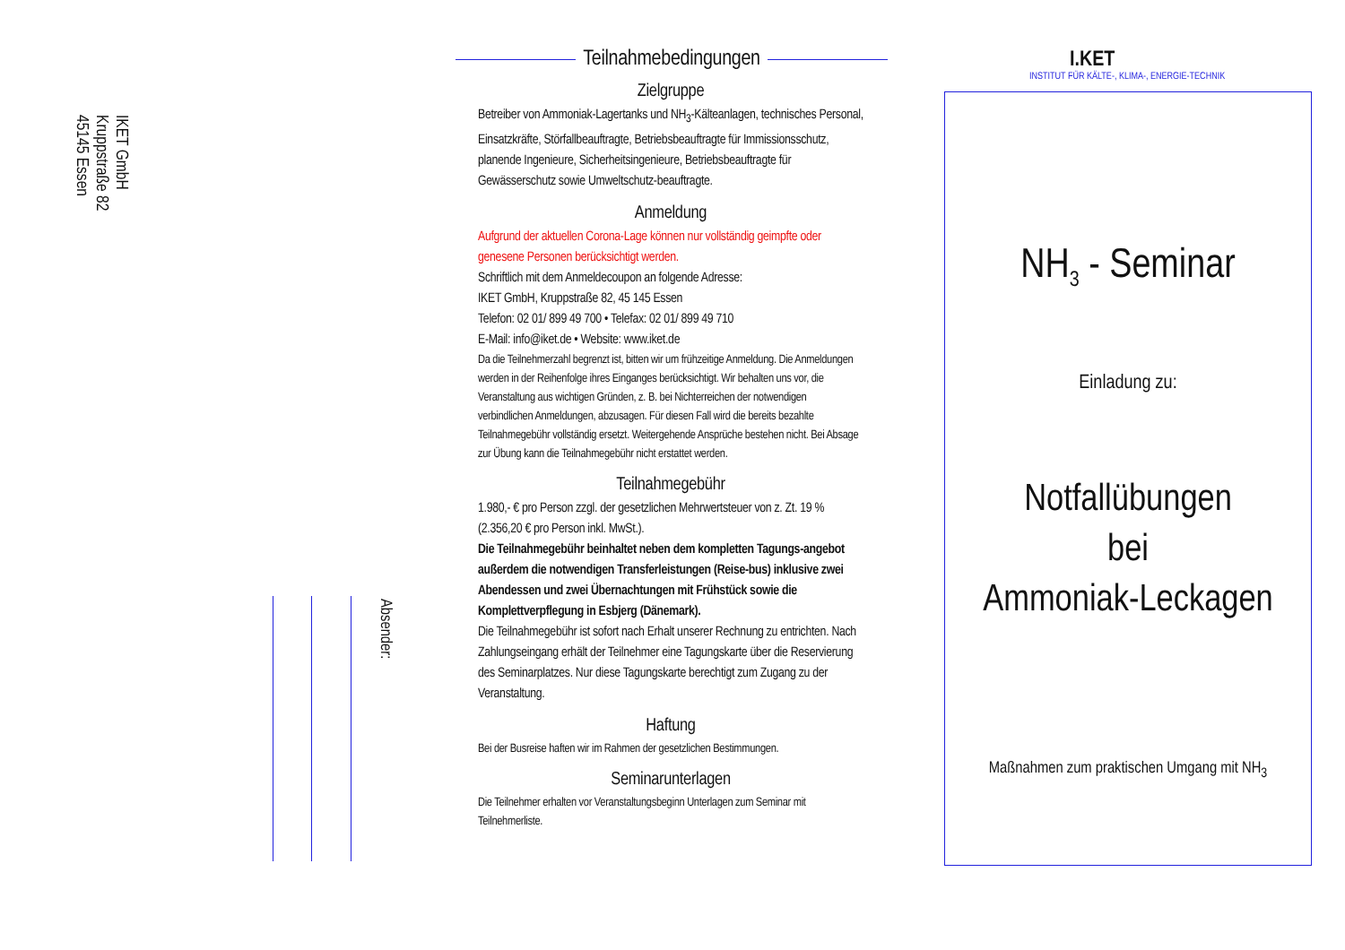IKET GmbH
Kruppstraße 82
45145 Essen
Absender:
Teilnahmebedingungen
Zielgruppe
Betreiber von Ammoniak-Lagertanks und NH<sub>3</sub>-Kälteanlagen, technisches Personal, Einsatzkräfte, Störfallbeauftragte, Betriebsbeauftragte für Immissionsschutz, planende Ingenieure, Sicherheitsingenieure, Betriebsbeauftragte für Gewässerschutz sowie Umweltschutz-beauftragte.
Anmeldung
Aufgrund der aktuellen Corona-Lage können nur vollständig geimpfte oder genesene Personen berücksichtigt werden.
Schriftlich mit dem Anmeldecoupon an folgende Adresse:
IKET GmbH, Kruppstraße 82, 45 145 Essen
Telefon: 02 01/ 899 49 700 • Telefax: 02 01/ 899 49 710
E-Mail: info@iket.de • Website: www.iket.de
Da die Teilnehmerzahl begrenzt ist, bitten wir um frühzeitige Anmeldung. Die Anmeldungen werden in der Reihenfolge ihres Einganges berücksichtigt. Wir behalten uns vor, die Veranstaltung aus wichtigen Gründen, z. B. bei Nichterreichen der notwendigen verbindlichen Anmeldungen, abzusagen. Für diesen Fall wird die bereits bezahlte Teilnahmegebühr vollständig ersetzt. Weitergehende Ansprüche bestehen nicht. Bei Absage zur Übung kann die Teilnahmegebühr nicht erstattet werden.
Teilnahmegebühr
1.980,- € pro Person zzgl. der gesetzlichen Mehrwertsteuer von z. Zt. 19 % (2.356,20 € pro Person inkl. MwSt.).
Die Teilnahmegebühr beinhaltet neben dem kompletten Tagungs-angebot außerdem die notwendigen Transferleistungen (Reise-bus) inklusive zwei Abendessen und zwei Übernachtungen mit Frühstück sowie die Komplettverpflegung in Esbjerg (Dänemark).
Die Teilnahmegebühr ist sofort nach Erhalt unserer Rechnung zu entrichten. Nach Zahlungseingang erhält der Teilnehmer eine Tagungskarte über die Reservierung des Seminarplatzes. Nur diese Tagungskarte berechtigt zum Zugang zu der Veranstaltung.
Haftung
Bei der Busreise haften wir im Rahmen der gesetzlichen Bestimmungen.
Seminarunterlagen
Die Teilnehmer erhalten vor Veranstaltungsbeginn Unterlagen zum Seminar mit Teilnehmerliste.
NH<sub>3</sub> - Seminar
Einladung zu:
Notfallübungen
bei
Ammoniak-Leckagen
Maßnahmen zum praktischen Umgang mit NH<sub>3</sub>
I.KET
INSTITUT FÜR KÄLTE-, KLIMA-, ENERGIE-TECHNIK